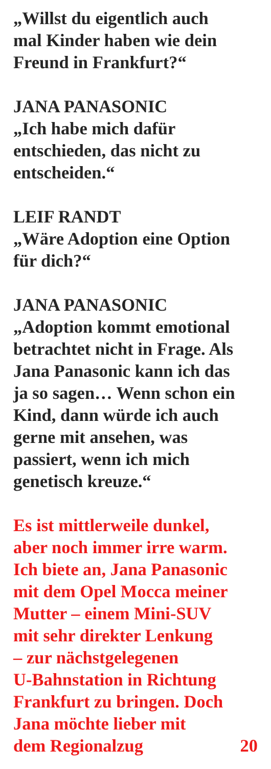„Willst du eigentlich auch
mal Kinder haben wie dein
Freund in Frankfurt?“
JANA PANASONIC
„Ich habe mich dafür
entschieden, das nicht zu
entscheiden.“
LEIF RANDT
„Wäre Adoption eine Option
für dich?“
JANA PANASONIC
„Adoption kommt emotional
betrachtet nicht in Frage. Als
Jana Panasonic kann ich das
ja so sagen… Wenn schon ein
Kind, dann würde ich auch
gerne mit ansehen, was
passiert, wenn ich mich
genetisch kreuze.“
Es ist mittlerweile dunkel,
aber noch immer irre warm.
Ich biete an, Jana Panasonic
mit dem Opel Mocca meiner
Mutter – einem Mini-SUV
mit sehr direkter Lenkung
– zur nächstgelegenen
U-Bahnstation in Richtung
Frankfurt zu bringen. Doch
Jana möchte lieber mit
dem Regionalzug 20